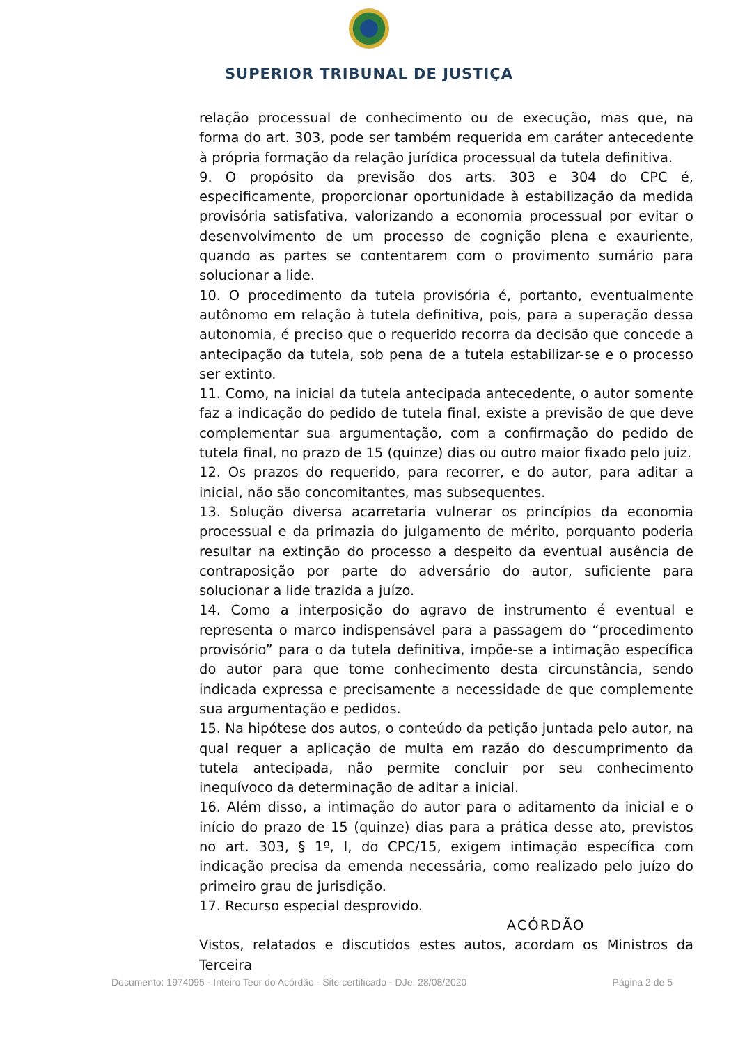SUPERIOR TRIBUNAL DE JUSTIÇA
relação processual de conhecimento ou de execução, mas que, na forma do art. 303, pode ser também requerida em caráter antecedente à própria formação da relação jurídica processual da tutela definitiva.
9. O propósito da previsão dos arts. 303 e 304 do CPC é, especificamente, proporcionar oportunidade à estabilização da medida provisória satisfativa, valorizando a economia processual por evitar o desenvolvimento de um processo de cognição plena e exauriente, quando as partes se contentarem com o provimento sumário para solucionar a lide.
10. O procedimento da tutela provisória é, portanto, eventualmente autônomo em relação à tutela definitiva, pois, para a superação dessa autonomia, é preciso que o requerido recorra da decisão que concede a antecipação da tutela, sob pena de a tutela estabilizar-se e o processo ser extinto.
11. Como, na inicial da tutela antecipada antecedente, o autor somente faz a indicação do pedido de tutela final, existe a previsão de que deve complementar sua argumentação, com a confirmação do pedido de tutela final, no prazo de 15 (quinze) dias ou outro maior fixado pelo juiz.
12. Os prazos do requerido, para recorrer, e do autor, para aditar a inicial, não são concomitantes, mas subsequentes.
13. Solução diversa acarretaria vulnerar os princípios da economia processual e da primazia do julgamento de mérito, porquanto poderia resultar na extinção do processo a despeito da eventual ausência de contraposição por parte do adversário do autor, suficiente para solucionar a lide trazida a juízo.
14. Como a interposição do agravo de instrumento é eventual e representa o marco indispensável para a passagem do “procedimento provisório” para o da tutela definitiva, impõe-se a intimação específica do autor para que tome conhecimento desta circunstância, sendo indicada expressa e precisamente a necessidade de que complemente sua argumentação e pedidos.
15. Na hipótese dos autos, o conteúdo da petição juntada pelo autor, na qual requer a aplicação de multa em razão do descumprimento da tutela antecipada, não permite concluir por seu conhecimento inequívoco da determinação de aditar a inicial.
16. Além disso, a intimação do autor para o aditamento da inicial e o início do prazo de 15 (quinze) dias para a prática desse ato, previstos no art. 303, § 1º, I, do CPC/15, exigem intimação específica com indicação precisa da emenda necessária, como realizado pelo juízo do primeiro grau de jurisdição.
17. Recurso especial desprovido.
ACÓRDÃO
Vistos, relatados e discutidos estes autos, acordam os Ministros da Terceira
Documento: 1974095 - Inteiro Teor do Acórdão - Site certificado - DJe: 28/08/2020 Página 2 de 5